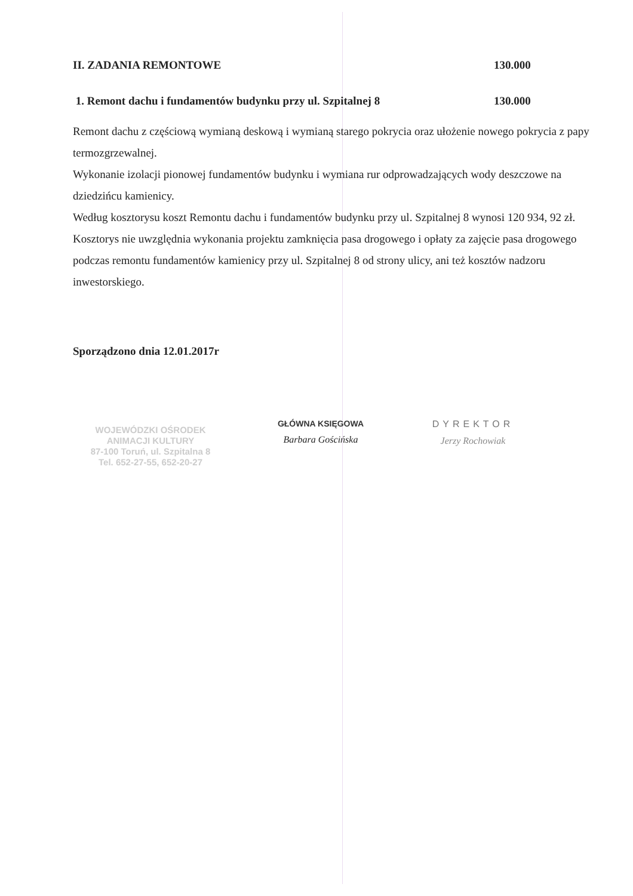II. ZADANIA REMONTOWE 130.000
1. Remont dachu i fundamentów budynku przy ul. Szpitalnej 8 130.000
Remont dachu z częściową wymianą deskową i wymianą starego pokrycia oraz ułożenie nowego pokrycia z papy termozgrzewalnej.
Wykonanie izolacji pionowej fundamentów budynku i wymiana rur odprowadzających wody deszczowe na dziedzińcu kamienicy.
Według kosztorysu koszt Remontu dachu i fundamentów budynku przy ul. Szpitalnej 8 wynosi 120 934, 92 zł. Kosztorys nie uwzględnia wykonania projektu zamknięcia pasa drogowego i opłaty za zajęcie pasa drogowego podczas remontu fundamentów kamienicy przy ul. Szpitalnej 8 od strony ulicy, ani też kosztów nadzoru inwestorskiego.
Sporządzono dnia 12.01.2017r
WOJEWÓDZKI OŚRODEK
ANIMACJI KULTURY
87-100 Toruń, ul. Szpitalna 8
Tel. 652-27-55, 652-20-27
GŁÓWNA KSIĘGOWA
Barbara Gościńska
DYREKTOR
Jerzy Rochowiak